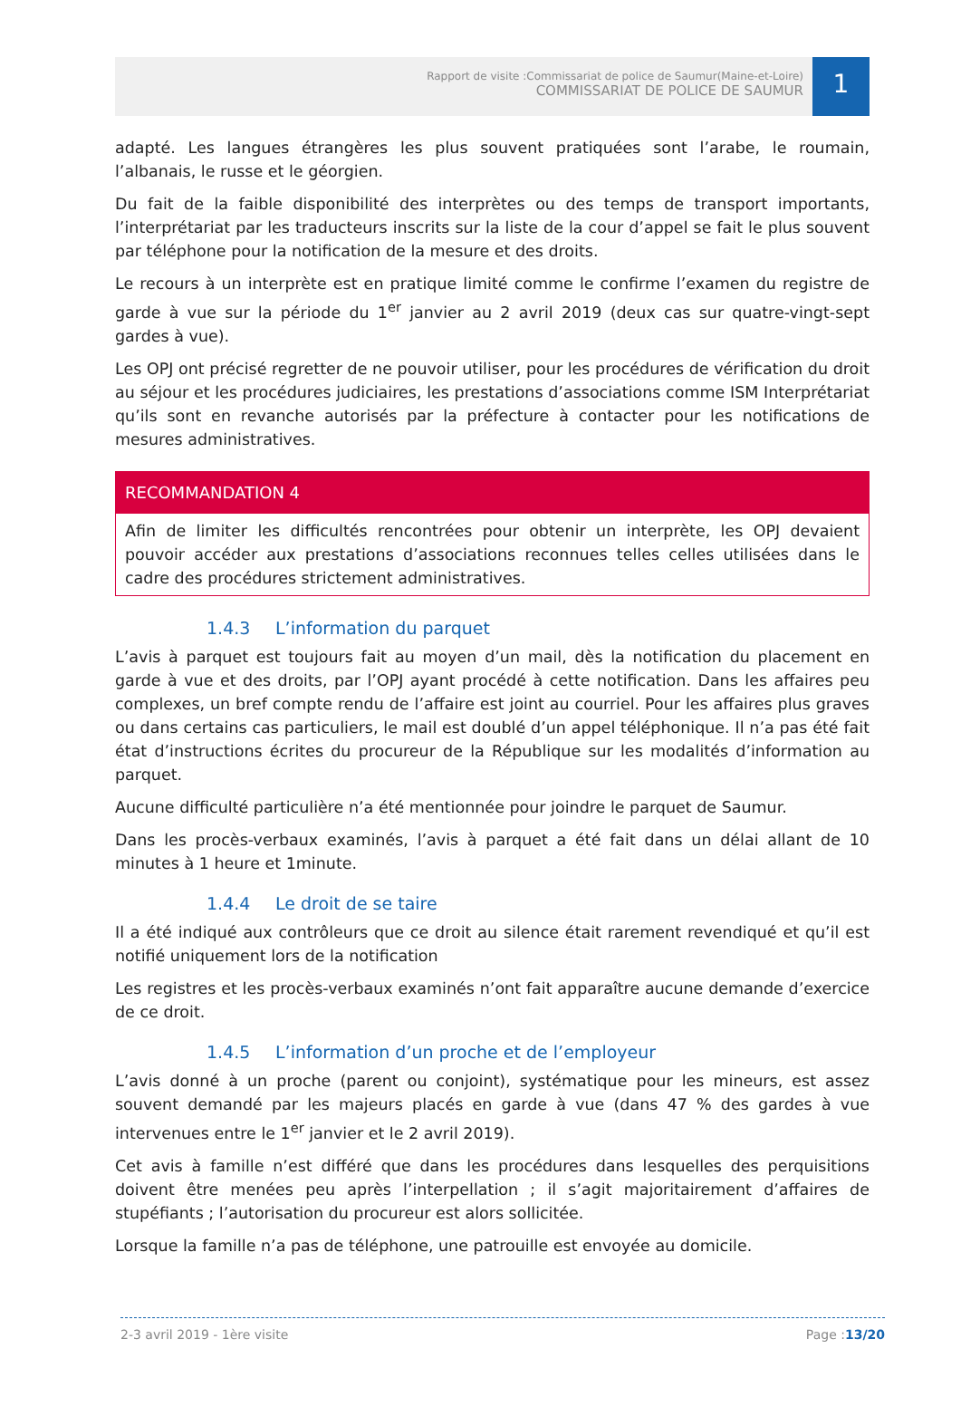Rapport de visite :Commissariat de police de Saumur(Maine-et-Loire)
COMMISSARIAT DE POLICE DE SAUMUR
1
adapté. Les langues étrangères les plus souvent pratiquées sont l’arabe, le roumain, l’albanais, le russe et le géorgien.
Du fait de la faible disponibilité des interprètes ou des temps de transport importants, l’interprétariat par les traducteurs inscrits sur la liste de la cour d’appel se fait le plus souvent par téléphone pour la notification de la mesure et des droits.
Le recours à un interprète est en pratique limité comme le confirme l’examen du registre de garde à vue sur la période du 1<sup>er</sup> janvier au 2 avril 2019 (deux cas sur quatre-vingt-sept gardes à vue).
Les OPJ ont précisé regretter de ne pouvoir utiliser, pour les procédures de vérification du droit au séjour et les procédures judiciaires, les prestations d’associations comme ISM Interprétariat qu’ils sont en revanche autorisés par la préfecture à contacter pour les notifications de mesures administratives.
RECOMMANDATION 4
Afin de limiter les difficultés rencontrées pour obtenir un interprète, les OPJ devaient pouvoir accéder aux prestations d’associations reconnues telles celles utilisées dans le cadre des procédures strictement administratives.
1.4.3 L’information du parquet
L’avis à parquet est toujours fait au moyen d’un mail, dès la notification du placement en garde à vue et des droits, par l’OPJ ayant procédé à cette notification. Dans les affaires peu complexes, un bref compte rendu de l’affaire est joint au courriel. Pour les affaires plus graves ou dans certains cas particuliers, le mail est doublé d’un appel téléphonique. Il n’a pas été fait état d’instructions écrites du procureur de la République sur les modalités d’information au parquet.
Aucune difficulté particulière n’a été mentionnée pour joindre le parquet de Saumur.
Dans les procès-verbaux examinés, l’avis à parquet a été fait dans un délai allant de 10 minutes à 1 heure et 1minute.
1.4.4 Le droit de se taire
Il a été indiqué aux contrôleurs que ce droit au silence était rarement revendiqué et qu’il est notifié uniquement lors de la notification
Les registres et les procès-verbaux examinés n’ont fait apparaître aucune demande d’exercice de ce droit.
1.4.5 L’information d’un proche et de l’employeur
L’avis donné à un proche (parent ou conjoint), systématique pour les mineurs, est assez souvent demandé par les majeurs placés en garde à vue (dans 47 % des gardes à vue intervenues entre le 1<sup>er</sup> janvier et le 2 avril 2019).
Cet avis à famille n’est différé que dans les procédures dans lesquelles des perquisitions doivent être menées peu après l’interpellation ; il s’agit majoritairement d’affaires de stupéfiants ; l’autorisation du procureur est alors sollicitée.
Lorsque la famille n’a pas de téléphone, une patrouille est envoyée au domicile.
2-3 avril 2019 - 1ère visite Page :13/20